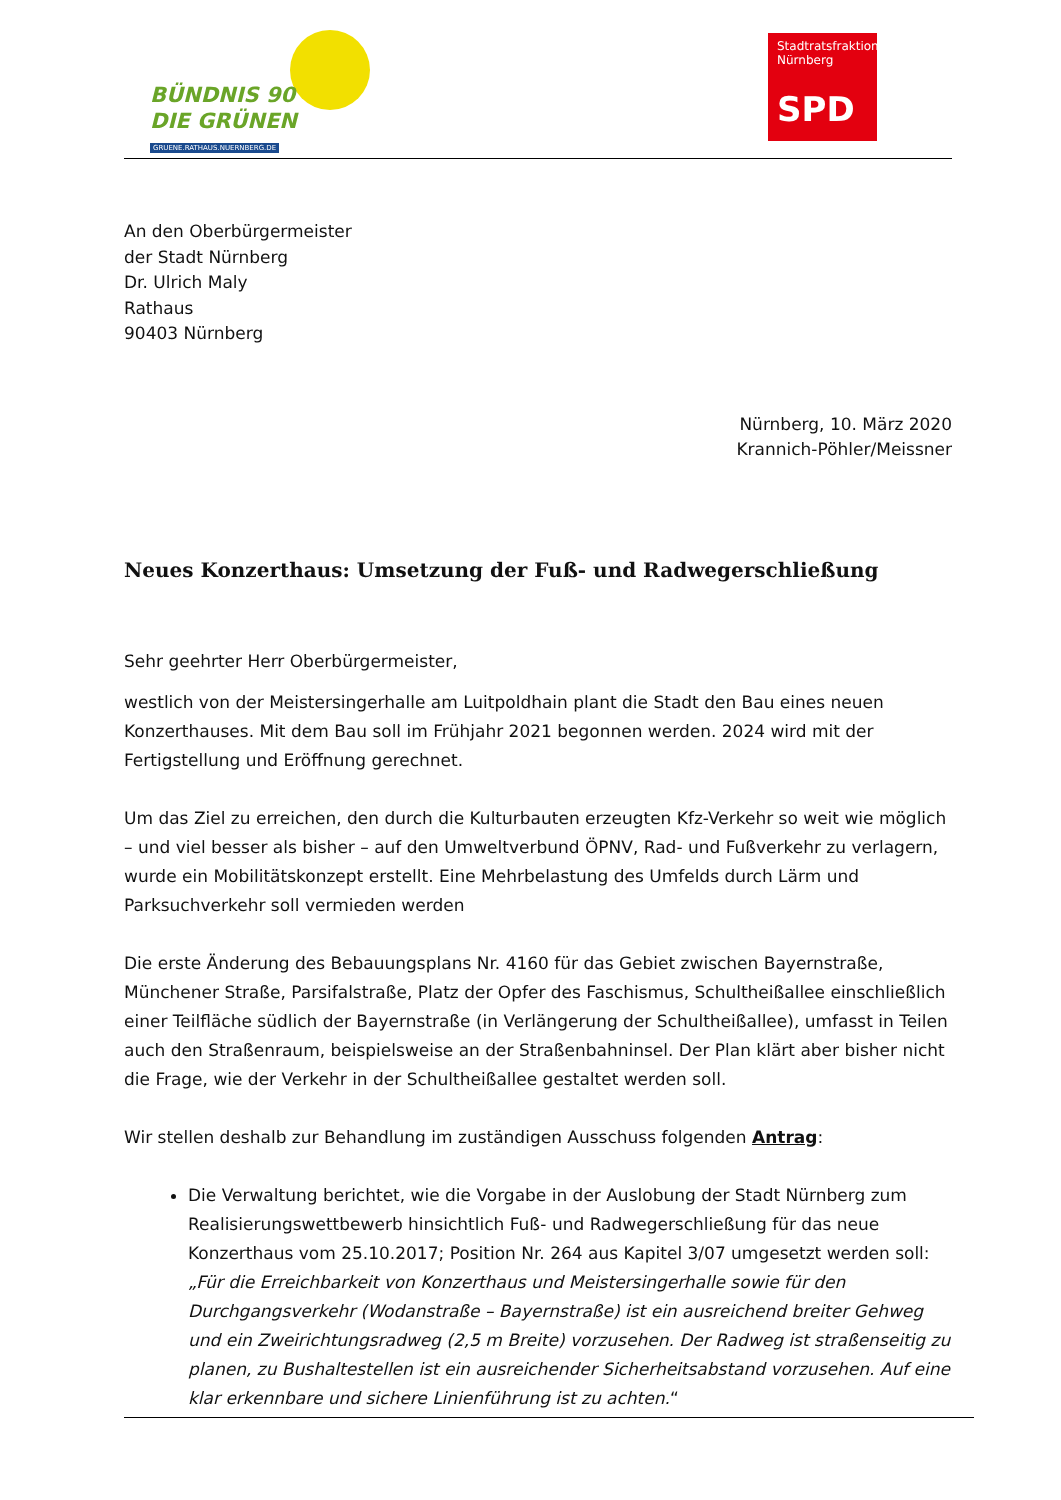BÜNDNIS 90
DIE GRÜNEN
GRUENE.RATHAUS.NUERNBERG.DE
Stadtratsfraktion
Nürnberg
SPD
An den Oberbürgermeister
der Stadt Nürnberg
Dr. Ulrich Maly
Rathaus
90403 Nürnberg
Nürnberg, 10. März 2020
Krannich-Pöhler/Meissner
Neues Konzerthaus: Umsetzung der Fuß- und Radwegerschließung
Sehr geehrter Herr Oberbürgermeister,
westlich von der Meistersingerhalle am Luitpoldhain plant die Stadt den Bau eines neuen Konzerthauses. Mit dem Bau soll im Frühjahr 2021 begonnen werden. 2024 wird mit der Fertigstellung und Eröffnung gerechnet.
Um das Ziel zu erreichen, den durch die Kulturbauten erzeugten Kfz-Verkehr so weit wie möglich – und viel besser als bisher – auf den Umweltverbund ÖPNV, Rad- und Fußverkehr zu verlagern, wurde ein Mobilitätskonzept erstellt. Eine Mehrbelastung des Umfelds durch Lärm und Parksuchverkehr soll vermieden werden
Die erste Änderung des Bebauungsplans Nr. 4160 für das Gebiet zwischen Bayernstraße, Münchener Straße, Parsifalstraße, Platz der Opfer des Faschismus, Schultheißallee einschließlich einer Teilfläche südlich der Bayernstraße (in Verlängerung der Schultheißallee), umfasst in Teilen auch den Straßenraum, beispielsweise an der Straßenbahninsel. Der Plan klärt aber bisher nicht die Frage, wie der Verkehr in der Schultheißallee gestaltet werden soll.
Wir stellen deshalb zur Behandlung im zuständigen Ausschuss folgenden Antrag:
Die Verwaltung berichtet, wie die Vorgabe in der Auslobung der Stadt Nürnberg zum Realisierungswettbewerb hinsichtlich Fuß- und Radwegerschließung für das neue Konzerthaus vom 25.10.2017; Position Nr. 264 aus Kapitel 3/07 umgesetzt werden soll: „Für die Erreichbarkeit von Konzerthaus und Meistersingerhalle sowie für den Durchgangsverkehr (Wodanstraße – Bayernstraße) ist ein ausreichend breiter Gehweg und ein Zweirichtungsradweg (2,5 m Breite) vorzusehen. Der Radweg ist straßenseitig zu planen, zu Bushaltestellen ist ein ausreichender Sicherheitsabstand vorzusehen. Auf eine klar erkennbare und sichere Linienführung ist zu achten.“